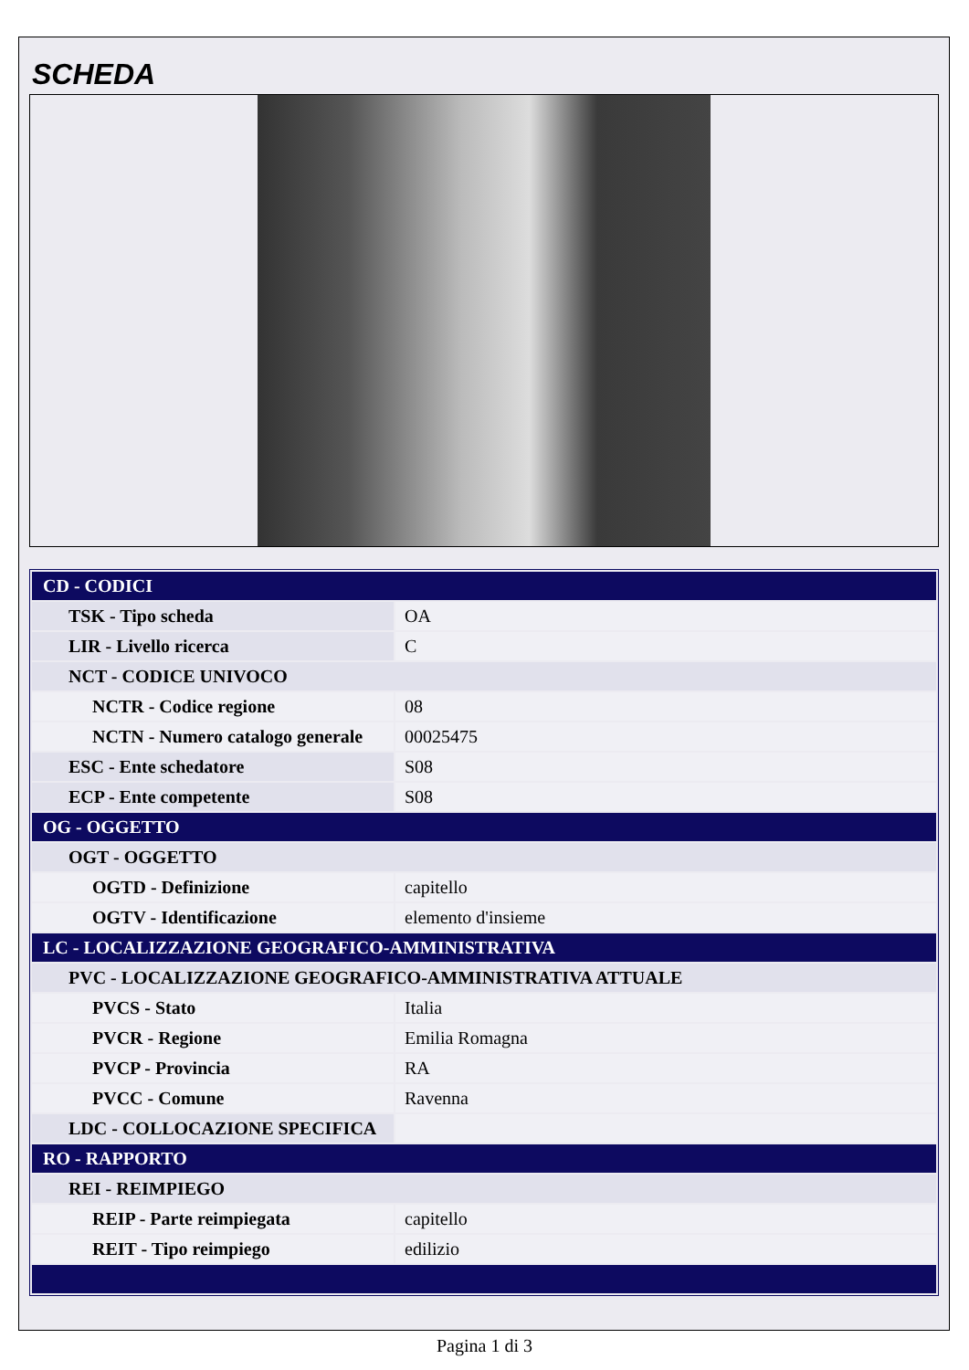SCHEDA
| CD - CODICI | |
| TSK - Tipo scheda | OA |
| LIR - Livello ricerca | C |
| NCT - CODICE UNIVOCO | |
| NCTR - Codice regione | 08 |
| NCTN - Numero catalogo generale | 00025475 |
| ESC - Ente schedatore | S08 |
| ECP - Ente competente | S08 |
| OG - OGGETTO | |
| OGT - OGGETTO | |
| OGTD - Definizione | capitello |
| OGTV - Identificazione | elemento d'insieme |
| LC - LOCALIZZAZIONE GEOGRAFICO-AMMINISTRATIVA | |
| PVC - LOCALIZZAZIONE GEOGRAFICO-AMMINISTRATIVA ATTUALE | |
| PVCS - Stato | Italia |
| PVCR - Regione | Emilia Romagna |
| PVCP - Provincia | RA |
| PVCC - Comune | Ravenna |
| LDC - COLLOCAZIONE SPECIFICA | |
| RO - RAPPORTO | |
| REI - REIMPIEGO | |
| REIP - Parte reimpiegata | capitello |
| REIT - Tipo reimpiego | edilizio |
Pagina 1 di 3